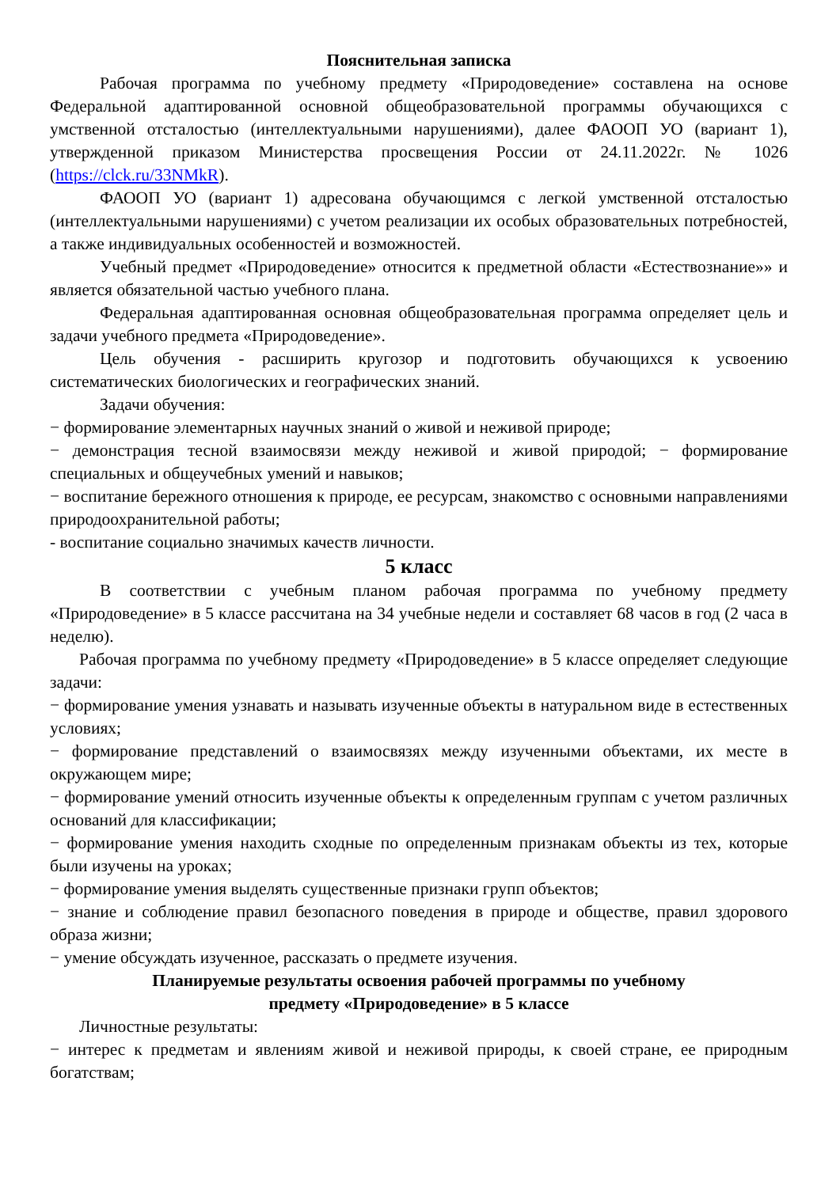Пояснительная записка
Рабочая программа по учебному предмету «Природоведение» составлена на основе Федеральной адаптированной основной общеобразовательной программы обучающихся с умственной отсталостью (интеллектуальными нарушениями), далее ФАООП УО (вариант 1), утвержденной приказом Министерства просвещения России от 24.11.2022г. № 1026 (https://clck.ru/33NMkR).
ФАООП УО (вариант 1) адресована обучающимся с легкой умственной отсталостью (интеллектуальными нарушениями) с учетом реализации их особых образовательных потребностей, а также индивидуальных особенностей и возможностей.
Учебный предмет «Природоведение» относится к предметной области «Естествознание»» и является обязательной частью учебного плана.
Федеральная адаптированная основная общеобразовательная программа определяет цель и задачи учебного предмета «Природоведение».
Цель обучения - расширить кругозор и подготовить обучающихся к усвоению систематических биологических и географических знаний.
Задачи обучения:
− формирование элементарных научных знаний о живой и неживой природе;
− демонстрация тесной взаимосвязи между неживой и живой природой; − формирование специальных и общеучебных умений и навыков;
− воспитание бережного отношения к природе, ее ресурсам, знакомство с основными направлениями природоохранительной работы;
- воспитание социально значимых качеств личности.
5 класс
В соответствии с учебным планом рабочая программа по учебному предмету «Природоведение» в 5 классе рассчитана на 34 учебные недели и составляет 68 часов в год (2 часа в неделю).
Рабочая программа по учебному предмету «Природоведение» в 5 классе определяет следующие задачи:
− формирование умения узнавать и называть изученные объекты в натуральном виде в естественных условиях;
− формирование представлений о взаимосвязях между изученными объектами, их месте в окружающем мире;
− формирование умений относить изученные объекты к определенным группам с учетом различных оснований для классификации;
− формирование умения находить сходные по определенным признакам объекты из тех, которые были изучены на уроках;
− формирование умения выделять существенные признаки групп объектов;
− знание и соблюдение правил безопасного поведения в природе и обществе, правил здорового образа жизни;
− умение обсуждать изученное, рассказать о предмете изучения.
Планируемые результаты освоения рабочей программы по учебному
предмету «Природоведение» в 5 классе
Личностные результаты:
− интерес к предметам и явлениям живой и неживой природы, к своей стране, ее природным богатствам;